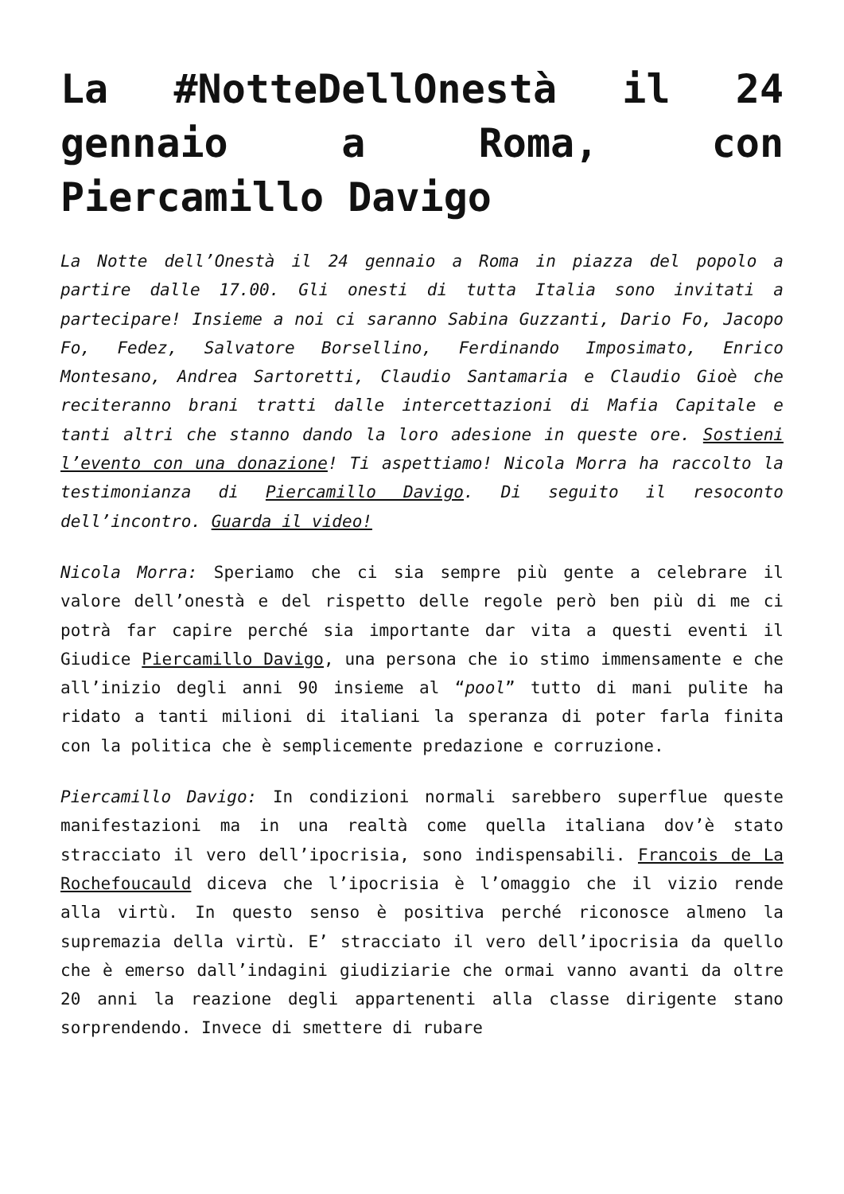La #NotteDellOnestà il 24 gennaio a Roma, con Piercamillo Davigo
La Notte dell’Onestà il 24 gennaio a Roma in piazza del popolo a partire dalle 17.00. Gli onesti di tutta Italia sono invitati a partecipare! Insieme a noi ci saranno Sabina Guzzanti, Dario Fo, Jacopo Fo, Fedez, Salvatore Borsellino, Ferdinando Imposimato, Enrico Montesano, Andrea Sartoretti, Claudio Santamaria e Claudio Gioè che reciteranno brani tratti dalle intercettazioni di Mafia Capitale e tanti altri che stanno dando la loro adesione in queste ore. Sostieni l’evento con una donazione! Ti aspettiamo! Nicola Morra ha raccolto la testimonianza di Piercamillo Davigo. Di seguito il resoconto dell’incontro. Guarda il video!
Nicola Morra: Speriamo che ci sia sempre più gente a celebrare il valore dell’onestà e del rispetto delle regole però ben più di me ci potrà far capire perché sia importante dar vita a questi eventi il Giudice Piercamillo Davigo, una persona che io stimo immensamente e che all’inizio degli anni 90 insieme al “pool” tutto di mani pulite ha ridato a tanti milioni di italiani la speranza di poter farla finita con la politica che è semplicemente predazione e corruzione.
Piercamillo Davigo: In condizioni normali sarebbero superflue queste manifestazioni ma in una realtà come quella italiana dov’è stato stracciato il vero dell’ipocrisia, sono indispensabili. Francois de La Rochefoucauld diceva che l’ipocrisia è l’omaggio che il vizio rende alla virtù. In questo senso è positiva perché riconosce almeno la supremazia della virtù. E’ stracciato il vero dell’ipocrisia da quello che è emerso dall’indagini giudiziarie che ormai vanno avanti da oltre 20 anni la reazione degli appartenenti alla classe dirigente stano sorprendendo. Invece di smettere di rubare